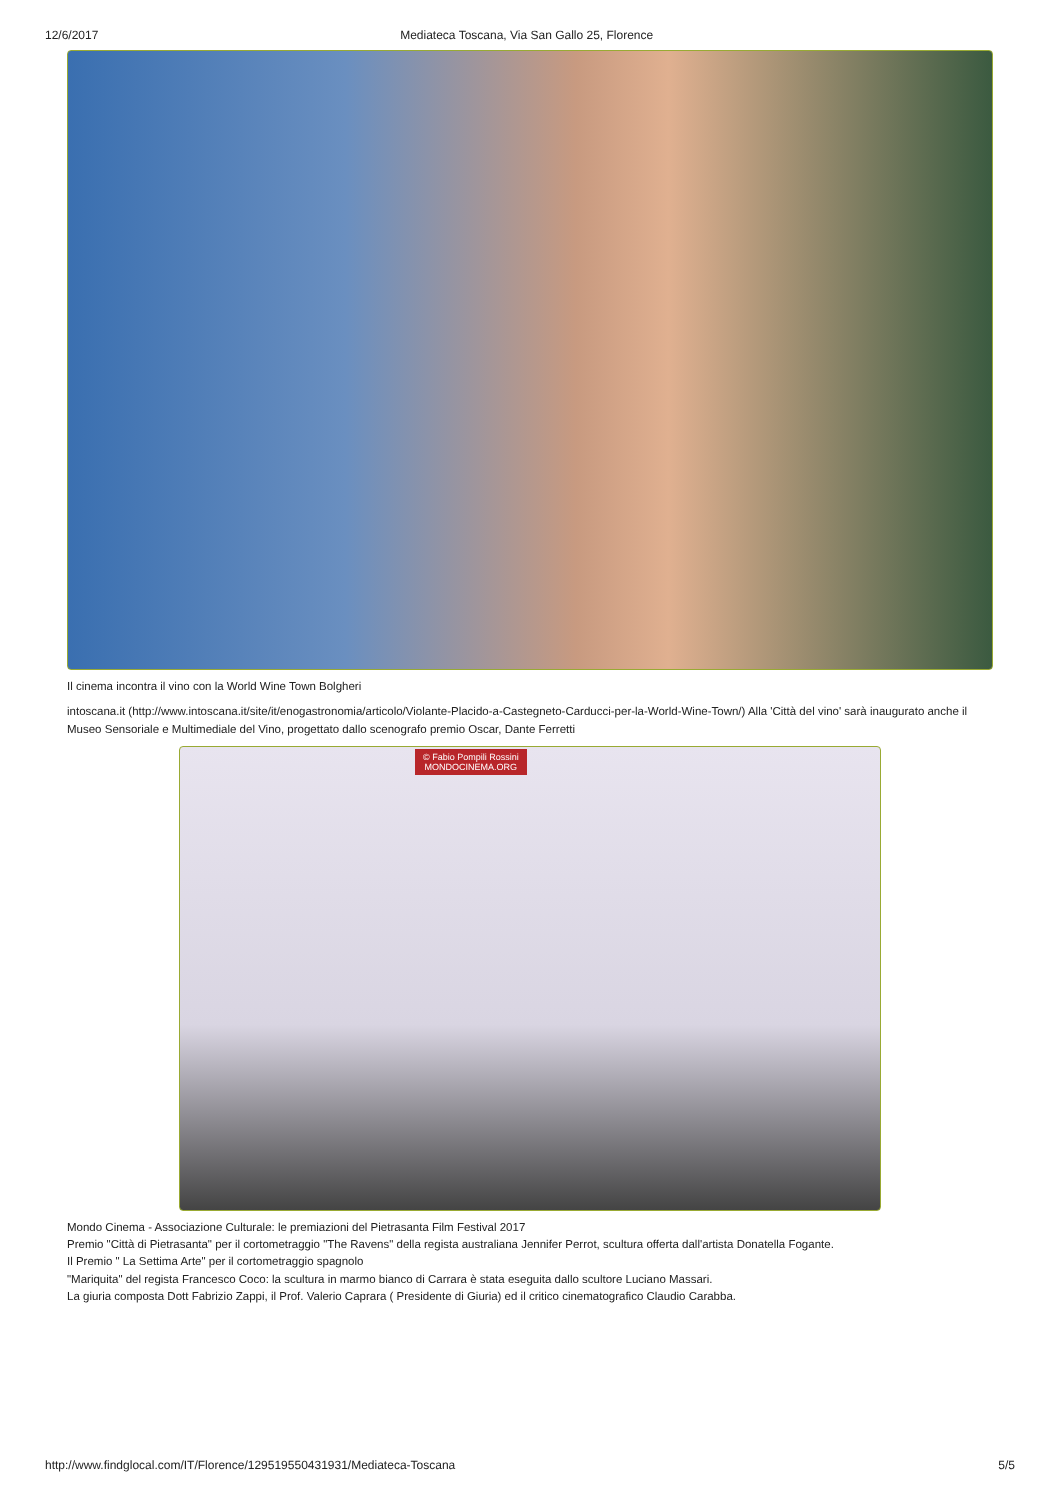12/6/2017 Mediateca Toscana, Via San Gallo 25, Florence
Il cinema incontra il vino con la World Wine Town Bolgheri
intoscana.it (http://www.intoscana.it/site/it/enogastronomia/articolo/Violante-Placido-a-Castegneto-Carducci-per-la-World-Wine-Town/) Alla 'Città del vino' sarà inaugurato anche il Museo Sensoriale e Multimediale del Vino, progettato dallo scenografo premio Oscar, Dante Ferretti
© Fabio Pompili Rossini
MONDOCINEMA.ORG
Mondo Cinema - Associazione Culturale: le premiazioni del Pietrasanta Film Festival 2017
Premio "Città di Pietrasanta" per il cortometraggio "The Ravens" della regista australiana Jennifer Perrot, scultura offerta dall'artista Donatella Fogante.
Il Premio " La Settima Arte" per il cortometraggio spagnolo
"Mariquita" del regista Francesco Coco: la scultura in marmo bianco di Carrara è stata eseguita dallo scultore Luciano Massari.
La giuria composta Dott Fabrizio Zappi, il Prof. Valerio Caprara ( Presidente di Giuria) ed il critico cinematografico Claudio Carabba.
http://www.findglocal.com/IT/Florence/129519550431931/Mediateca-Toscana 5/5